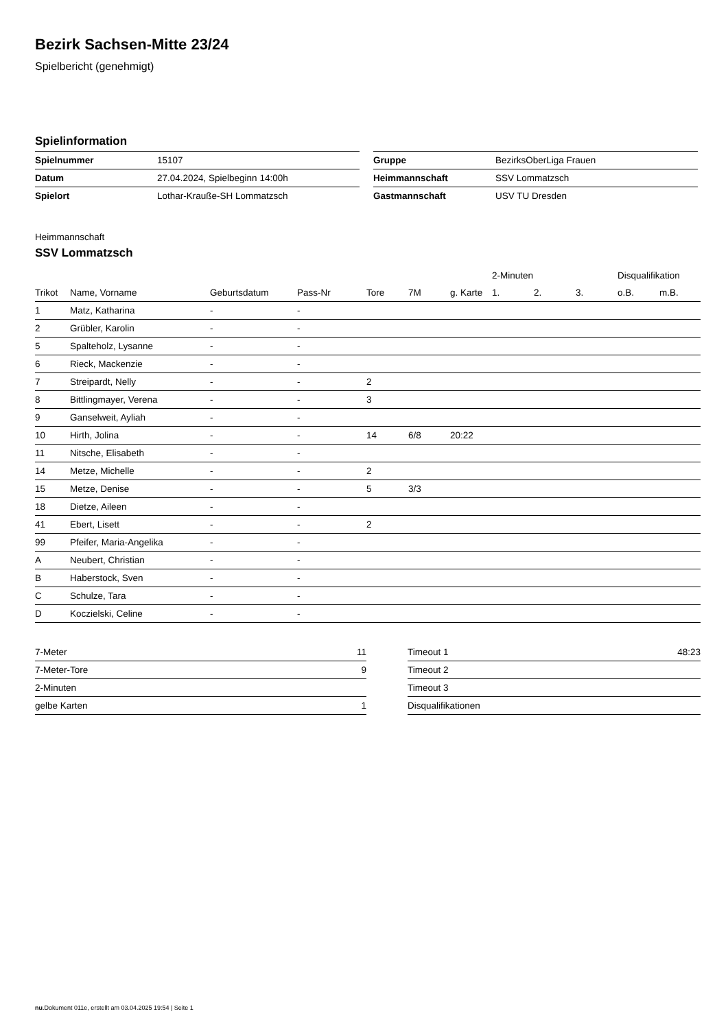Bezirk Sachsen-Mitte 23/24
Spielbericht (genehmigt)
Spielinformation
| Spielnummer | 15107 |
| Datum | 27.04.2024, Spielbeginn 14:00h |
| Spielort | Lothar-Krauße-SH Lommatzsch |
| Gruppe | BezirksOberLiga Frauen |
| Heimmannschaft | SSV Lommatzsch |
| Gastmannschaft | USV TU Dresden |
Heimmannschaft
SSV Lommatzsch
| | | | | | | | 2-Minuten | | | Disqualifikation | |
| --- | --- | --- | --- | --- | --- | --- | --- | --- | --- | --- | --- |
| Trikot | Name, Vorname | Geburtsdatum | Pass-Nr | Tore | 7M | g. Karte | 1. | 2. | 3. | o.B. | m.B. |
| 1 | Matz, Katharina | - | - | | | | | | | | |
| 2 | Grübler, Karolin | - | - | | | | | | | | |
| 5 | Spalteholz, Lysanne | - | - | | | | | | | | |
| 6 | Rieck, Mackenzie | - | - | | | | | | | | |
| 7 | Streipardt, Nelly | - | - | 2 | | | | | | | |
| 8 | Bittlingmayer, Verena | - | - | 3 | | | | | | | |
| 9 | Ganselweit, Ayliah | - | - | | | | | | | | |
| 10 | Hirth, Jolina | - | - | 14 | 6/8 | 20:22 | | | | | |
| 11 | Nitsche, Elisabeth | - | - | | | | | | | | |
| 14 | Metze, Michelle | - | - | 2 | | | | | | | |
| 15 | Metze, Denise | - | - | 5 | 3/3 | | | | | | |
| 18 | Dietze, Aileen | - | - | | | | | | | | |
| 41 | Ebert, Lisett | - | - | 2 | | | | | | | |
| 99 | Pfeifer, Maria-Angelika | - | - | | | | | | | | |
| A | Neubert, Christian | - | - | | | | | | | | |
| B | Haberstock, Sven | - | - | | | | | | | | |
| C | Schulze, Tara | - | - | | | | | | | | |
| D | Koczielski, Celine | - | - | | | | | | | | |
| 7-Meter | 11 |
| 7-Meter-Tore | 9 |
| 2-Minuten | |
| gelbe Karten | 1 |
| Timeout 1 | 48:23 |
| Timeout 2 | |
| Timeout 3 | |
| Disqualifikationen | |
nu.Dokument 011e, erstellt am 03.04.2025 19:54 | Seite 1